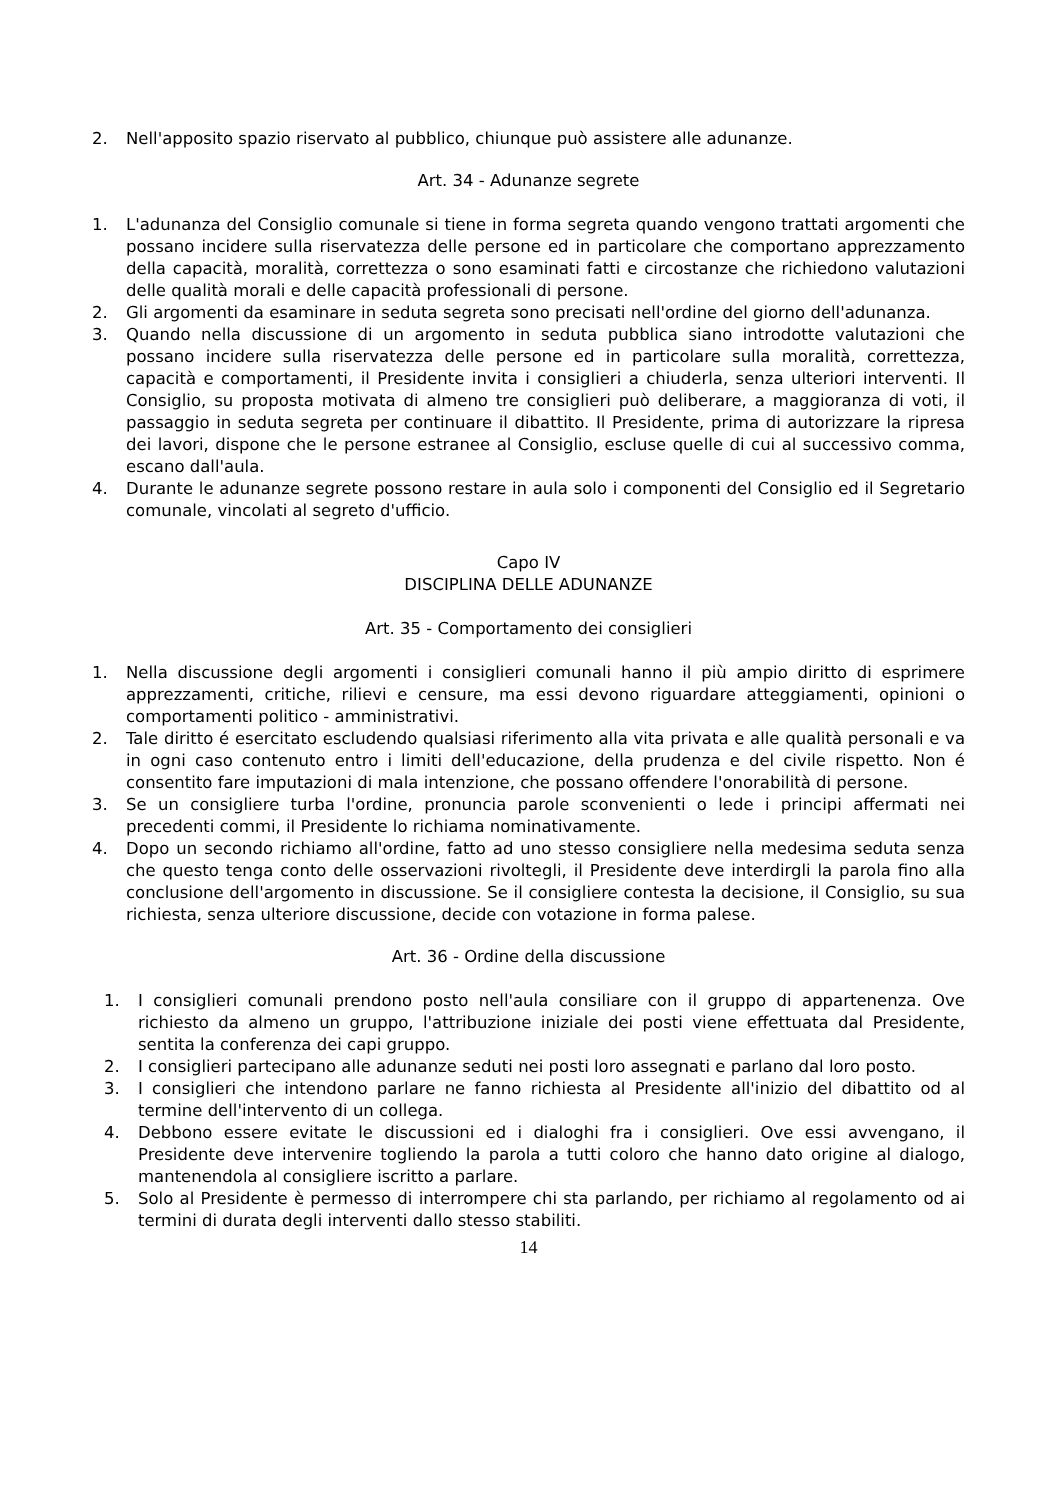2. Nell'apposito spazio riservato al pubblico, chiunque può assistere alle adunanze.
Art. 34 - Adunanze segrete
1. L'adunanza del Consiglio comunale si tiene in forma segreta quando vengono trattati argomenti che possano incidere sulla riservatezza delle persone ed in particolare che comportano apprezzamento della capacità, moralità, correttezza o sono esaminati fatti e circostanze che richiedono valutazioni delle qualità morali e delle capacità professionali di persone.
2. Gli argomenti da esaminare in seduta segreta sono precisati nell'ordine del giorno dell'adunanza.
3. Quando nella discussione di un argomento in seduta pubblica siano introdotte valutazioni che possano incidere sulla riservatezza delle persone ed in particolare sulla moralità, correttezza, capacità e comportamenti, il Presidente invita i consiglieri a chiuderla, senza ulteriori interventi. Il Consiglio, su proposta motivata di almeno tre consiglieri può deliberare, a maggioranza di voti, il passaggio in seduta segreta per continuare il dibattito. Il Presidente, prima di autorizzare la ripresa dei lavori, dispone che le persone estranee al Consiglio, escluse quelle di cui al successivo comma, escano dall'aula.
4. Durante le adunanze segrete possono restare in aula solo i componenti del Consiglio ed il Segretario comunale, vincolati al segreto d'ufficio.
Capo IV
DISCIPLINA DELLE ADUNANZE
Art. 35 - Comportamento dei consiglieri
1. Nella discussione degli argomenti i consiglieri comunali hanno il più ampio diritto di esprimere apprezzamenti, critiche, rilievi e censure, ma essi devono riguardare atteggiamenti, opinioni o comportamenti politico - amministrativi.
2. Tale diritto é esercitato escludendo qualsiasi riferimento alla vita privata e alle qualità personali e va in ogni caso contenuto entro i limiti dell'educazione, della prudenza e del civile rispetto. Non é consentito fare imputazioni di mala intenzione, che possano offendere l'onorabilità di persone.
3. Se un consigliere turba l'ordine, pronuncia parole sconvenienti o lede i principi affermati nei precedenti commi, il Presidente lo richiama nominativamente.
4. Dopo un secondo richiamo all'ordine, fatto ad uno stesso consigliere nella medesima seduta senza che questo tenga conto delle osservazioni rivoltegli, il Presidente deve interdirgli la parola fino alla conclusione dell'argomento in discussione. Se il consigliere contesta la decisione, il Consiglio, su sua richiesta, senza ulteriore discussione, decide con votazione in forma palese.
Art. 36 - Ordine della discussione
1. I consiglieri comunali prendono posto nell'aula consiliare con il gruppo di appartenenza. Ove richiesto da almeno un gruppo, l'attribuzione iniziale dei posti viene effettuata dal Presidente, sentita la conferenza dei capi gruppo.
2. I consiglieri partecipano alle adunanze seduti nei posti loro assegnati e parlano dal loro posto.
3. I consiglieri che intendono parlare ne fanno richiesta al Presidente all'inizio del dibattito od al termine dell'intervento di un collega.
4. Debbono essere evitate le discussioni ed i dialoghi fra i consiglieri. Ove essi avvengano, il Presidente deve intervenire togliendo la parola a tutti coloro che hanno dato origine al dialogo, mantenendola al consigliere iscritto a parlare.
5. Solo al Presidente è permesso di interrompere chi sta parlando, per richiamo al regolamento od ai termini di durata degli interventi dallo stesso stabiliti.
14